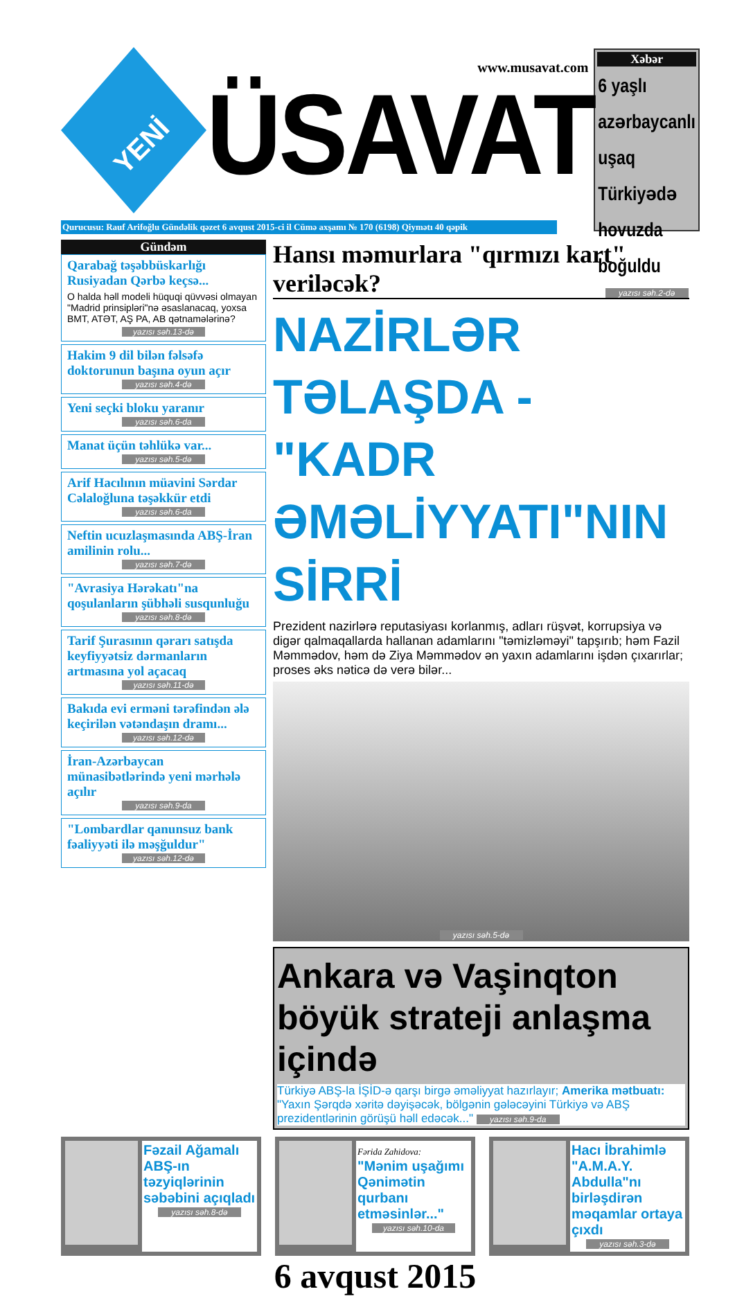YENİ
www.musavat.com
ÜSAVAT
Xəbər
6 yaşlı azərbaycanlı uşaq Türkiyədə hovuzda boğuldu
yazısı səh.2-də
Qurucusu: Rauf Arifoğlu Gündəlik qəzet 6 avqust 2015-ci il Cümə axşamı № 170 (6198) Qiymətı 40 qəpik
Gündəm
Qarabağ təşəbbüskarlığı Rusiyadan Qərbə keçsə...
O halda həll modeli hüquqi qüvvəsi olmayan "Madrid prinsipləri"nə əsaslanacaq, yoxsa BMT, ATƏT, AŞ PA, AB qətnamələrinə?
yazısı səh.13-də
Hakim 9 dil bilən fəlsəfə doktorunun başına oyun açır
yazısı səh.4-də
Yeni seçki bloku yaranır
yazısı səh.6-da
Manat üçün təhlükə var...
yazısı səh.5-də
Arif Hacılının müavini Sərdar Cəlaloğluna təşəkkür etdi
yazısı səh.6-da
Neftin ucuzlaşmasında ABŞ-İran amilinin rolu...
yazısı səh.7-də
"Avrasiya Hərəkatı"na qoşulanların şübhəli susqunluğu
yazısı səh.8-də
Tarif Şurasının qərarı satışda keyfiyyətsiz dərmanların artmasına yol açacaq
yazısı səh.11-də
Bakıda evi erməni tərəfindən ələ keçirilən vətəndaşın dramı...
yazısı səh.12-də
İran-Azərbaycan münasibətlərində yeni mərhələ açılır
yazısı səh.9-da
"Lombardlar qanunsuz bank fəaliyyəti ilə məşğuldur"
yazısı səh.12-də
Hansı məmurlara "qırmızı kart" veriləcək?
NAZİRLƏR TƏLAŞDA - "KADR ƏMƏLİYYATI"NIN SİRRİ
Prezident nazirlərə reputasiyası korlanmış, adları rüşvət, korrupsiya və digər qalmaqallarda hallanan adamlarını "təmizləməyi" tapşırıb; həm Fazil Məmmədov, həm də Ziya Məmmədov ən yaxın adamlarını işdən çıxarırlar; proses əks nəticə də verə bilər...
yazısı səh.5-də
Ankara və Vaşinqton böyük strateji anlaşma içində
Türkiyə ABŞ-la İŞİD-ə qarşı birgə əməliyyat hazırlayır; Amerika mətbuatı: "Yaxın Şərqdə xəritə dəyişəcək, bölgənin gələcəyini Türkiyə və ABŞ prezidentlərinin görüşü həll edəcək..." yazısı səh.9-da
Fəzail Ağamalı ABŞ-ın təzyiqlərinin səbəbini açıqladı
yazısı səh.8-də
Fərida Zahidova:
"Mənim uşağımı Qənimətin qurbanı etməsinlər..."
yazısı səh.10-da
Hacı İbrahimlə "A.M.A.Y. Abdulla"nı birləşdirən məqamlar ortaya çıxdı
yazısı səh.3-də
6 avqust 2015